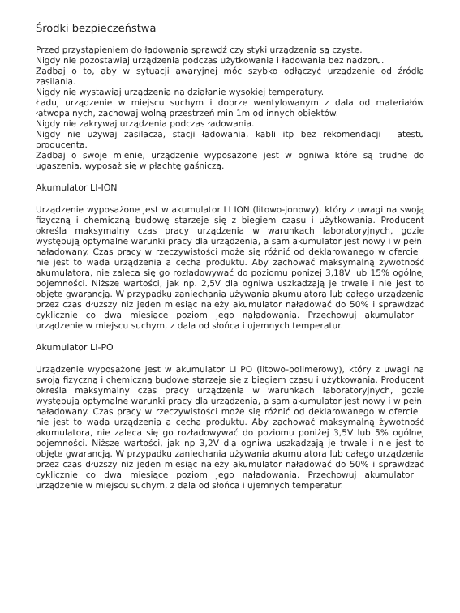Środki bezpieczeństwa
Przed przystąpieniem do ładowania sprawdź czy styki urządzenia są czyste.
Nigdy nie pozostawiaj urządzenia podczas użytkowania i ładowania bez nadzoru.
Zadbaj o to, aby w sytuacji awaryjnej móc szybko odłączyć urządzenie od źródła zasilania.
Nigdy nie wystawiaj urządzenia na działanie wysokiej temperatury.
Ładuj urządzenie w miejscu suchym i dobrze wentylowanym z dala od materiałów łatwopalnych, zachowaj wolną przestrzeń min 1m od innych obiektów.
Nigdy nie zakrywaj urządzenia podczas ładowania.
Nigdy nie używaj zasilacza, stacji ładowania, kabli itp bez rekomendacji i atestu producenta.
Zadbaj o swoje mienie, urządzenie wyposażone jest w ogniwa które są trudne do ugaszenia, wyposaż się w płachtę gaśniczą.
Akumulator LI-ION
Urządzenie wyposażone jest w akumulator LI ION (litowo-jonowy), który z uwagi na swoją fizyczną i chemiczną budowę starzeje się z biegiem czasu i użytkowania. Producent określa maksymalny czas pracy urządzenia w warunkach laboratoryjnych, gdzie występują optymalne warunki pracy dla urządzenia, a sam akumulator jest nowy i w pełni naładowany. Czas pracy w rzeczywistości może się różnić od deklarowanego w ofercie i nie jest to wada urządzenia a cecha produktu. Aby zachować maksymalną żywotność akumulatora, nie zaleca się go rozładowywać do poziomu poniżej 3,18V lub 15% ogólnej pojemności. Niższe wartości, jak np. 2,5V dla ogniwa uszkadzają je trwale i nie jest to objęte gwarancją. W przypadku zaniechania używania akumulatora lub całego urządzenia przez czas dłuższy niż jeden miesiąc należy akumulator naładować do 50% i sprawdzać cyklicznie co dwa miesiące poziom jego naładowania. Przechowuj akumulator i urządzenie w miejscu suchym, z dala od słońca i ujemnych temperatur.
Akumulator LI-PO
Urządzenie wyposażone jest w akumulator LI PO (litowo-polimerowy), który z uwagi na swoją fizyczną i chemiczną budowę starzeje się z biegiem czasu i użytkowania. Producent określa maksymalny czas pracy urządzenia w warunkach laboratoryjnych, gdzie występują optymalne warunki pracy dla urządzenia, a sam akumulator jest nowy i w pełni naładowany. Czas pracy w rzeczywistości może się różnić od deklarowanego w ofercie i nie jest to wada urządzenia a cecha produktu. Aby zachować maksymalną żywotność akumulatora, nie zaleca się go rozładowywać do poziomu poniżej 3,5V lub 5% ogólnej pojemności. Niższe wartości, jak np 3,2V dla ogniwa uszkadzają je trwale i nie jest to objęte gwarancją. W przypadku zaniechania używania akumulatora lub całego urządzenia przez czas dłuższy niż jeden miesiąc należy akumulator naładować do 50% i sprawdzać cyklicznie co dwa miesiące poziom jego naładowania. Przechowuj akumulator i urządzenie w miejscu suchym, z dala od słońca i ujemnych temperatur.